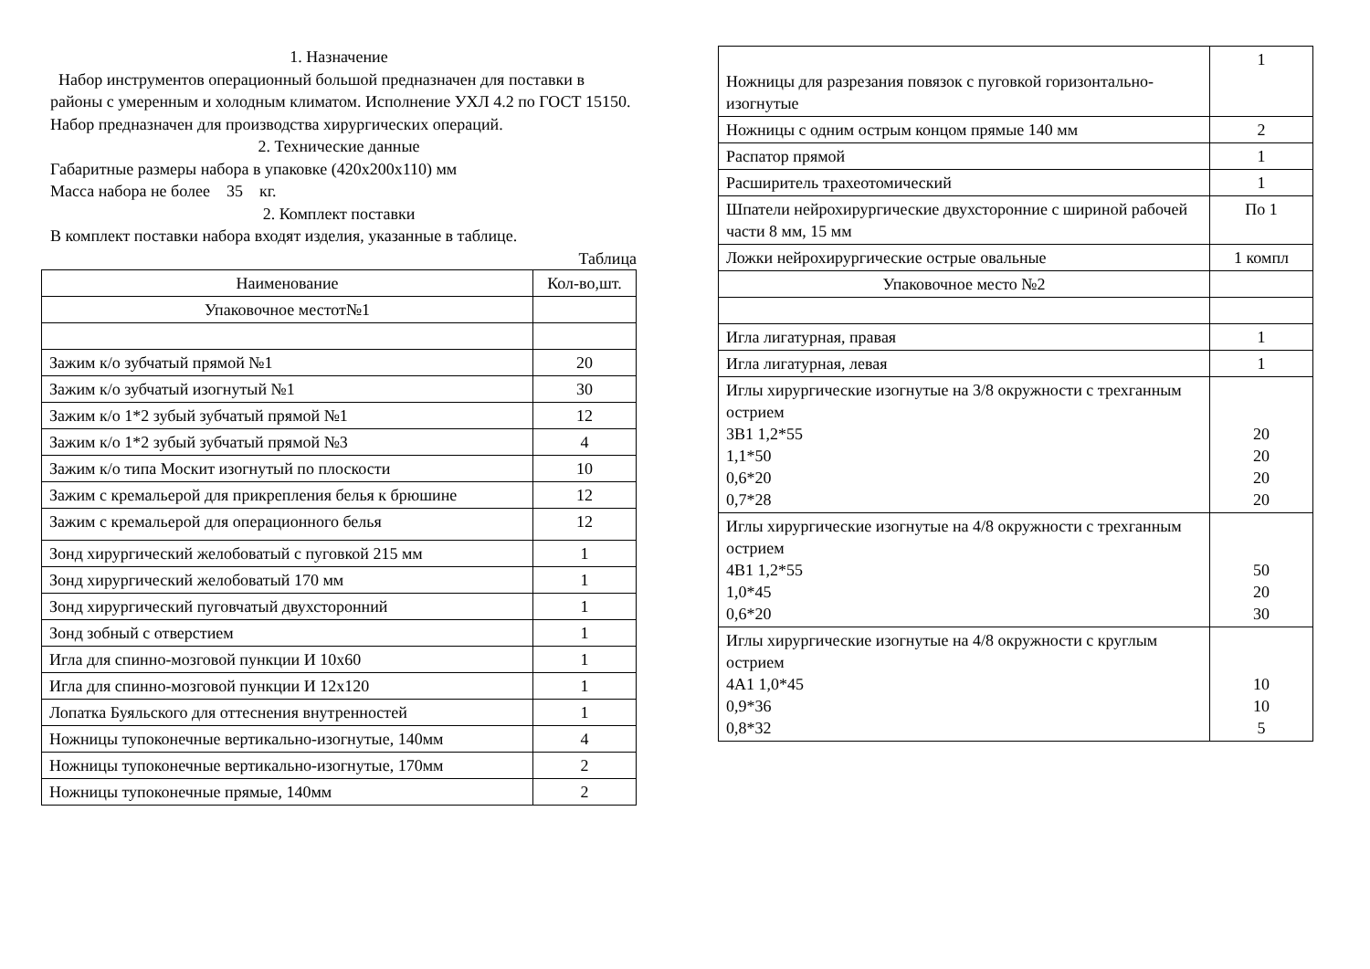1. Назначение
Набор инструментов операционный большой предназначен для поставки в районы с умеренным и холодным климатом. Исполнение УХЛ 4.2 по ГОСТ 15150.
Набор предназначен для производства хирургических операций.
2. Технические данные
Габаритные размеры набора в упаковке (420х200х110) мм
Масса набора не более 35 кг.
2. Комплект поставки
В комплект поставки набора входят изделия, указанные в таблице.
Таблица
| Наименование | Кол-во,шт. |
| --- | --- |
| Упаковочное местот№1 | |
| Зажим к/о зубчатый прямой №1 | 20 |
| Зажим к/о зубчатый изогнутый №1 | 30 |
| Зажим к/о 1*2 зубый зубчатый прямой №1 | 12 |
| Зажим к/о 1*2 зубый зубчатый прямой №3 | 4 |
| Зажим к/о типа Москит изогнутый по плоскости | 10 |
| Зажим с кремальерой для прикрепления белья к брюшине | 12 |
| Зажим с кремальерой для операционного белья | 12 |
| Зонд хирургический желобоватый с пуговкой 215 мм | 1 |
| Зонд хирургический желобоватый 170 мм | 1 |
| Зонд хирургический пуговчатый двухсторонний | 1 |
| Зонд зобный с отверстием | 1 |
| Игла для спинно-мозговой пункции И 10х60 | 1 |
| Игла для спинно-мозговой пункции И 12х120 | 1 |
| Лопатка Буяльского для оттеснения внутренностей | 1 |
| Ножницы тупоконечные вертикально-изогнутые, 140мм | 4 |
| Ножницы тупоконечные вертикально-изогнутые, 170мм | 2 |
| Ножницы тупоконечные прямые, 140мм | 2 |
| Ножницы для разрезания повязок с пуговкой горизонтально-изогнутые | 1 |
| Ножницы с одним острым концом прямые 140 мм | 2 |
| Распатор прямой | 1 |
| Расширитель трахеотомический | 1 |
| Шпатели нейрохирургические двухсторонние с шириной рабочей части 8 мм, 15 мм | По 1 |
| Ложки нейрохирургические острые овальные | 1 компл |
| Упаковочное место №2 | |
| Игла лигатурная, правая | 1 |
| Игла лигатурная, левая | 1 |
| Иглы хирургические изогнутые на 3/8 окружности с трехганным острием 3В1 1,2*55 1,1*50 0,6*20 0,7*28 | 20 20 20 20 |
| Иглы хирургические изогнутые на 4/8 окружности с трехганным острием 4В1 1,2*55 1,0*45 0,6*20 | 50 20 30 |
| Иглы хирургические изогнутые на 4/8 окружности с круглым острием 4А1 1,0*45 0,9*36 0,8*32 | 10 10 5 |